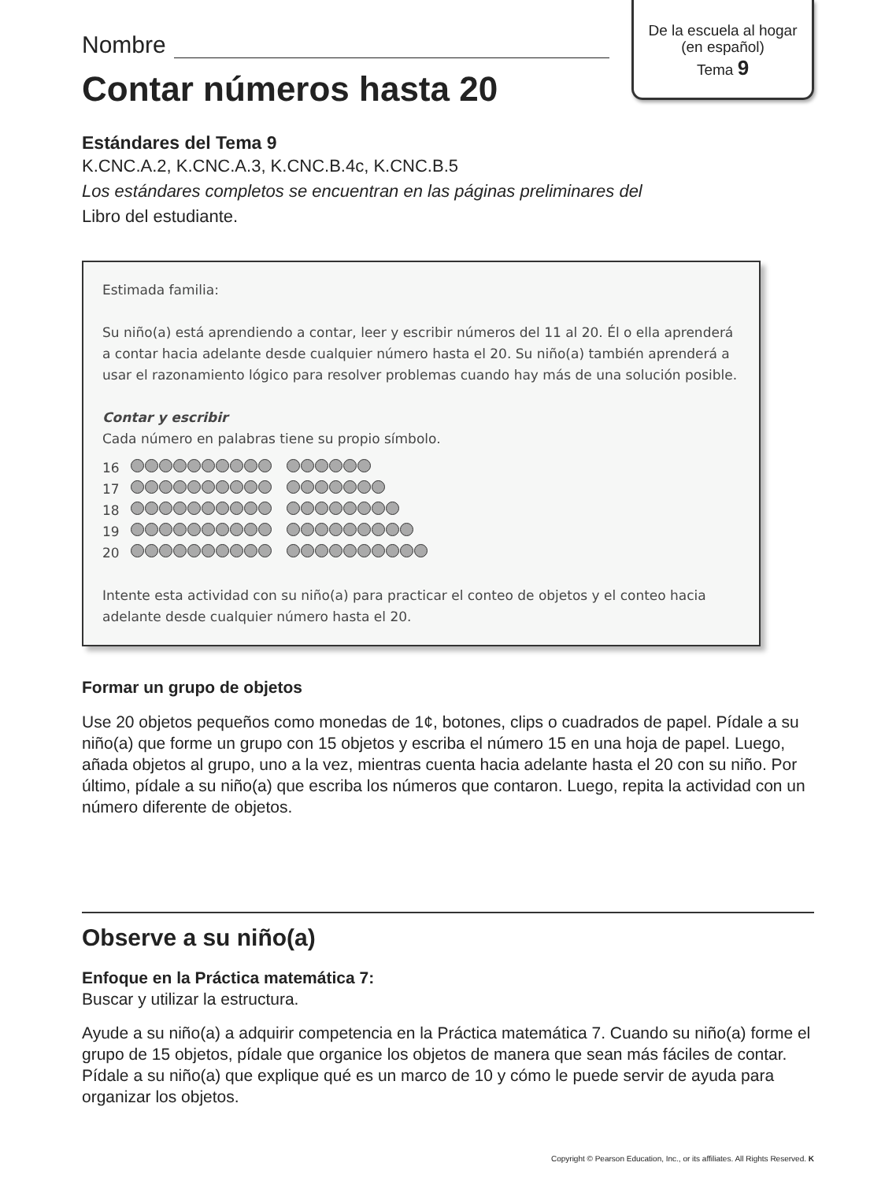De la escuela al hogar
(en español)
Tema 9
Nombre
Contar números hasta 20
Estándares del Tema 9
K.CNC.A.2, K.CNC.A.3, K.CNC.B.4c, K.CNC.B.5
Los estándares completos se encuentran en las páginas preliminares del
Libro del estudiante.
Estimada familia:
Su niño(a) está aprendiendo a contar, leer y escribir números del 11 al 20. Él o ella aprenderá a contar hacia adelante desde cualquier número hasta el 20. Su niño(a) también aprenderá a usar el razonamiento lógico para resolver problemas cuando hay más de una solución posible.
Contar y escribir
Cada número en palabras tiene su propio símbolo.
16
17
18
19
20
Intente esta actividad con su niño(a) para practicar el conteo de objetos y el conteo hacia adelante desde cualquier número hasta el 20.
Formar un grupo de objetos
Use 20 objetos pequeños como monedas de 1¢, botones, clips o cuadrados de papel. Pídale a su niño(a) que forme un grupo con 15 objetos y escriba el número 15 en una hoja de papel. Luego, añada objetos al grupo, uno a la vez, mientras cuenta hacia adelante hasta el 20 con su niño. Por último, pídale a su niño(a) que escriba los números que contaron. Luego, repita la actividad con un número diferente de objetos.
Observe a su niño(a)
Enfoque en la Práctica matemática 7:
Buscar y utilizar la estructura.
Ayude a su niño(a) a adquirir competencia en la Práctica matemática 7. Cuando su niño(a) forme el grupo de 15 objetos, pídale que organice los objetos de manera que sean más fáciles de contar. Pídale a su niño(a) que explique qué es un marco de 10 y cómo le puede servir de ayuda para organizar los objetos.
Copyright © Pearson Education, Inc., or its affiliates. All Rights Reserved. K